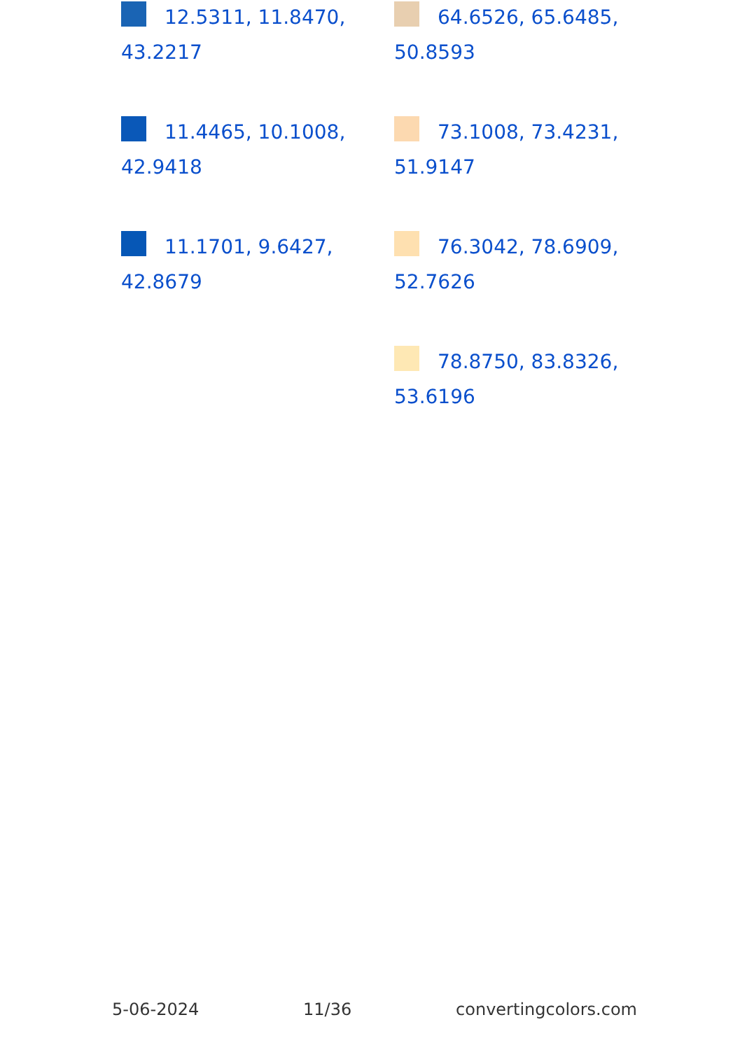12.5311, 11.8470, 43.2217
11.4465, 10.1008, 42.9418
11.1701, 9.6427, 42.8679
64.6526, 65.6485, 50.8593
73.1008, 73.4231, 51.9147
76.3042, 78.6909, 52.7626
78.8750, 83.8326, 53.6196
5-06-2024 11/36 convertingcolors.com